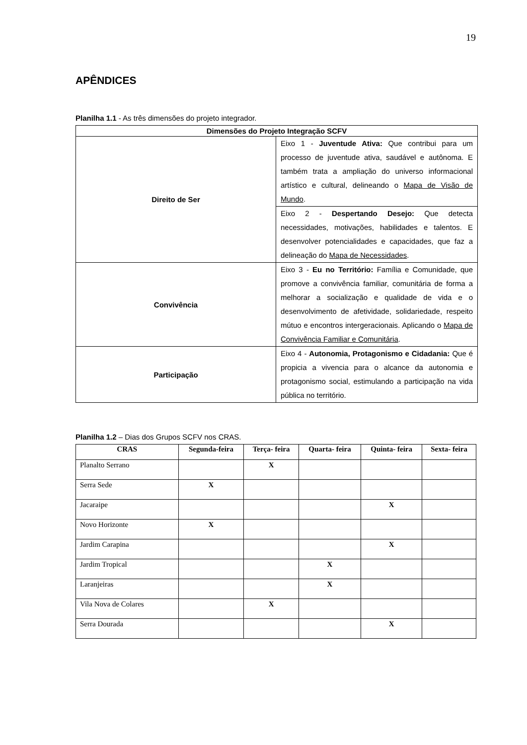19
APÊNDICES
Planilha 1.1 - As três dimensões do projeto integrador.
| Dimensões do Projeto Integração SCFV | |
| --- | --- |
| Direito de Ser | Eixo 1 - Juventude Ativa: Que contribui para um processo de juventude ativa, saudável e autônoma. E também trata a ampliação do universo informacional artístico e cultural, delineando o Mapa de Visão de Mundo . |
| | Eixo 2 - Despertando Desejo: Que detecta necessidades, motivações, habilidades e talentos. E desenvolver potencialidades e capacidades, que faz a delineação do Mapa de Necessidades . |
| Convivência | Eixo 3 - Eu no Território: Família e Comunidade, que promove a convivência familiar, comunitária de forma a melhorar a socialização e qualidade de vida e o desenvolvimento de afetividade, solidariedade, respeito mútuo e encontros intergeracionais. Aplicando o Mapa de Convivência Familiar e Comunitária . |
| Participação | Eixo 4 - Autonomia, Protagonismo e Cidadania: Que é propicia a vivencia para o alcance da autonomia e protagonismo social, estimulando a participação na vida pública no território. |
Planilha 1.2 – Dias dos Grupos SCFV nos CRAS.
| CRAS | Segunda-feira | Terça- feira | Quarta- feira | Quinta- feira | Sexta- feira |
| --- | --- | --- | --- | --- | --- |
| Planalto Serrano | | X | | | |
| Serra Sede | X | | | | |
| Jacaraipe | | | | X | |
| Novo Horizonte | X | | | | |
| Jardim Carapina | | | | X | |
| Jardim Tropical | | | X | | |
| Laranjeiras | | | X | | |
| Vila Nova de Colares | | X | | | |
| Serra Dourada | | | | X | |